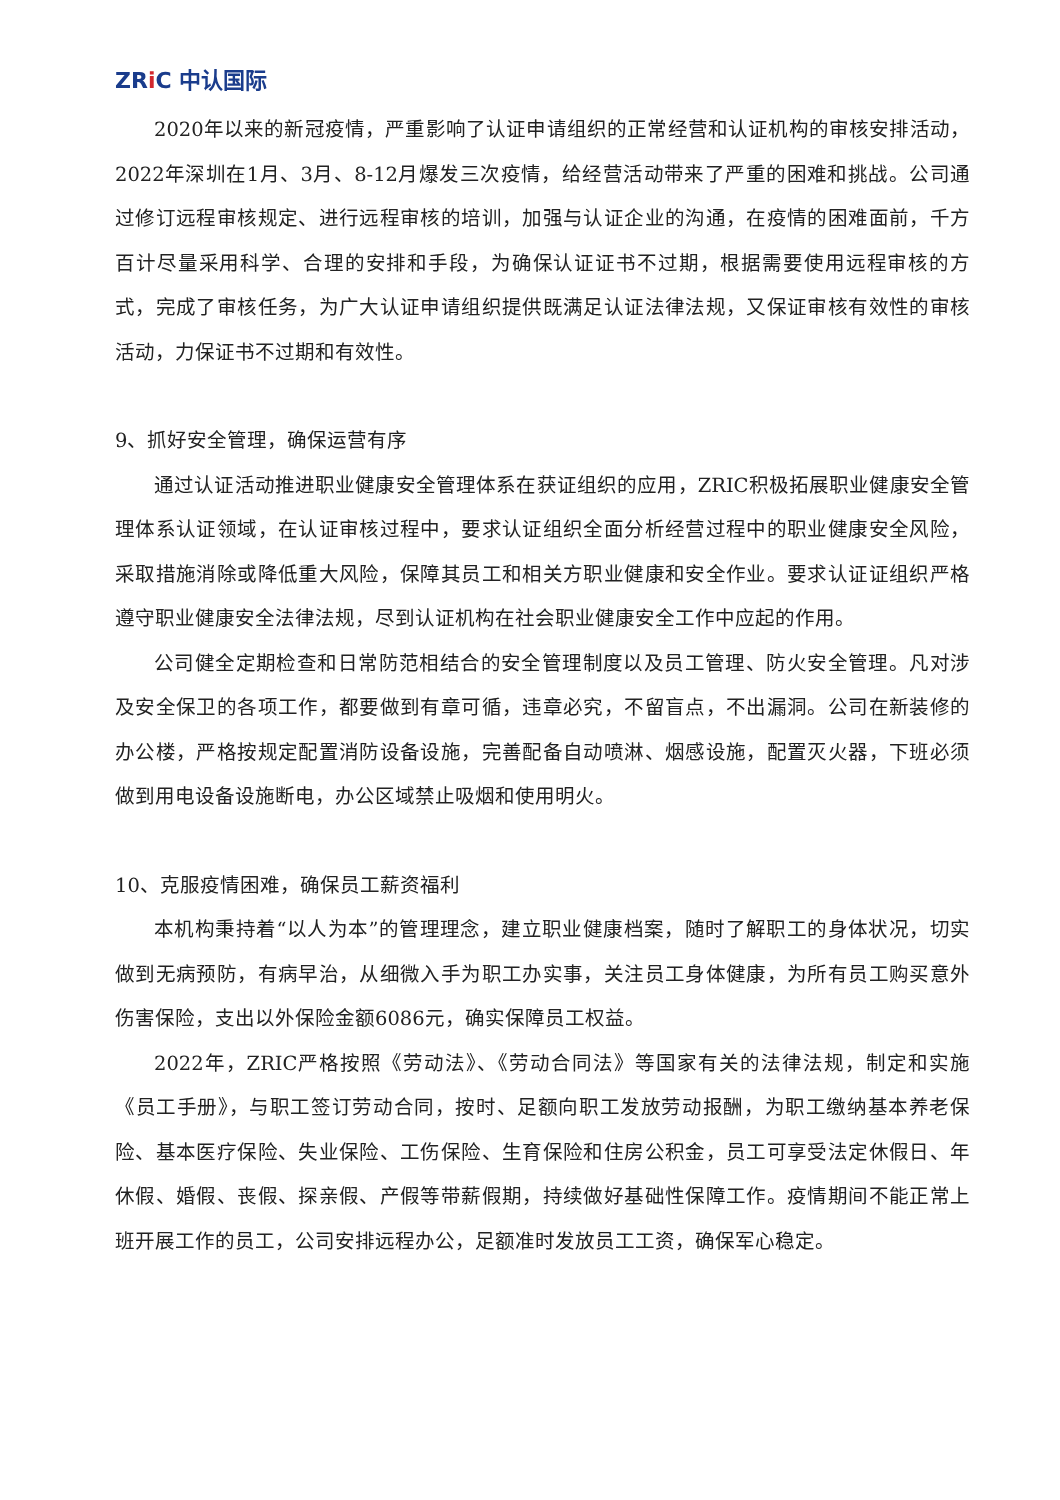ZRi C 中认国际
2020年以来的新冠疫情，严重影响了认证申请组织的正常经营和认证机构的审核安排活动，2022年深圳在1月、3月、8-12月爆发三次疫情，给经营活动带来了严重的困难和挑战。公司通过修订远程审核规定、进行远程审核的培训，加强与认证企业的沟通，在疫情的困难面前，千方百计尽量采用科学、合理的安排和手段，为确保认证证书不过期，根据需要使用远程审核的方式，完成了审核任务，为广大认证申请组织提供既满足认证法律法规，又保证审核有效性的审核活动，力保证书不过期和有效性。
9、抓好安全管理，确保运营有序
通过认证活动推进职业健康安全管理体系在获证组织的应用，ZRIC积极拓展职业健康安全管理体系认证领域，在认证审核过程中，要求认证组织全面分析经营过程中的职业健康安全风险，采取措施消除或降低重大风险，保障其员工和相关方职业健康和安全作业。要求认证证组织严格遵守职业健康安全法律法规，尽到认证机构在社会职业健康安全工作中应起的作用。
公司健全定期检查和日常防范相结合的安全管理制度以及员工管理、防火安全管理。凡对涉及安全保卫的各项工作，都要做到有章可循，违章必究，不留盲点，不出漏洞。公司在新装修的办公楼，严格按规定配置消防设备设施，完善配备自动喷淋、烟感设施，配置灭火器，下班必须做到用电设备设施断电，办公区域禁止吸烟和使用明火。
10、克服疫情困难，确保员工薪资福利
本机构秉持着“以人为本”的管理理念，建立职业健康档案，随时了解职工的身体状况，切实做到无病预防，有病早治，从细微入手为职工办实事，关注员工身体健康，为所有员工购买意外伤害保险，支出以外保险金额6086元，确实保障员工权益。
2022年，ZRIC严格按照《劳动法》、《劳动合同法》等国家有关的法律法规，制定和实施《员工手册》，与职工签订劳动合同，按时、足额向职工发放劳动报酬，为职工缴纳基本养老保险、基本医疗保险、失业保险、工伤保险、生育保险和住房公积金，员工可享受法定休假日、年休假、婚假、丧假、探亲假、产假等带薪假期，持续做好基础性保障工作。疫情期间不能正常上班开展工作的员工，公司安排远程办公，足额准时发放员工工资，确保军心稳定。